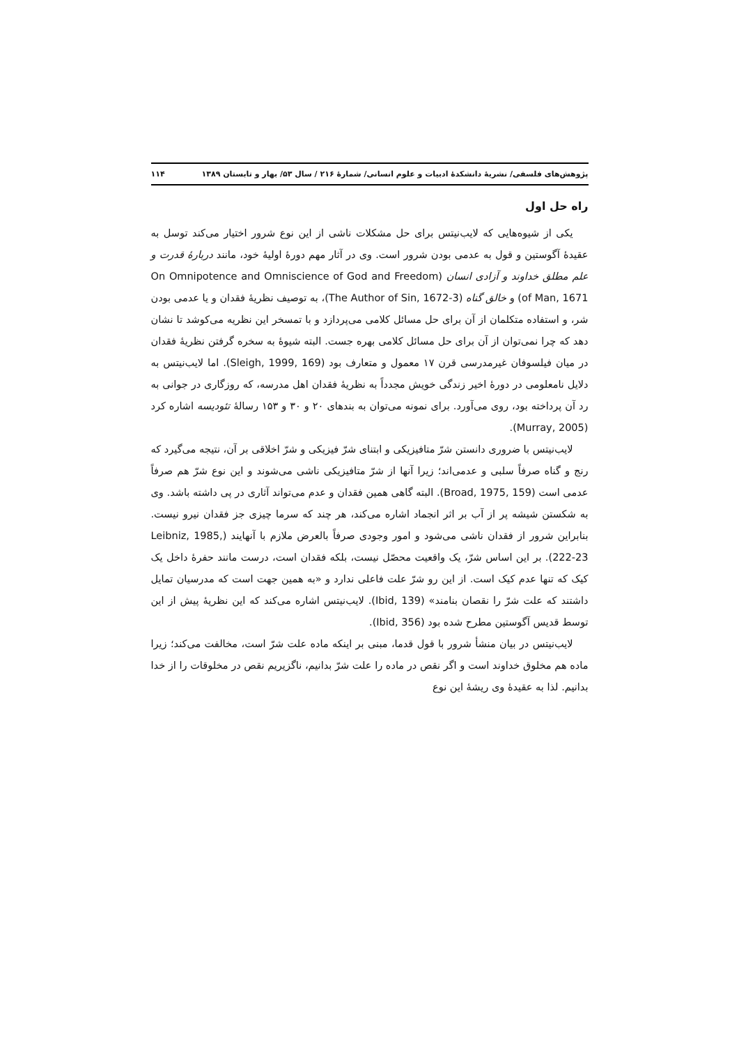پژوهش‌های فلسفی/ نشریهٔ دانشکدهٔ ادبیات و علوم انسانی/ شمارهٔ ۲۱۶ / سال ۵۳/ بهار و تابستان ۱۳۸۹ ۱۱۴
راه حل اول
یکی از شیوه‌هایی که لایب‌نیتس برای حل مشکلات ناشی از این نوع شرور اختیار می‌کند توسل به عقیدهٔ آگوستین و قول به عدمی بودن شرور است. وی در آثار مهم دورهٔ اولیهٔ خود، مانند دربارهٔ قدرت و علم مطلق خداوند و آزادی انسان (On Omnipotence and Omniscience of God and Freedom of Man, 1671) و خالق گناه (The Author of Sin, 1672-3)، به توصیف نظریهٔ فقدان و یا عدمی بودن شر، و استفاده متکلمان از آن برای حل مسائل کلامی می‌پردازد و با تمسخر این نظریه می‌کوشد تا نشان دهد که چرا نمی‌توان از آن برای حل مسائل کلامی بهره جست. البته شیوهٔ به سخره گرفتن نظریهٔ فقدان در میان فیلسوفان غیرمدرسی قرن ۱۷ معمول و متعارف بود (Sleigh, 1999, 169). اما لایب‌نیتس به دلایل نامعلومی در دورهٔ اخیر زندگی خویش مجدداً به نظریهٔ فقدان اهل مدرسه، که روزگاری در جوانی به رد آن پرداخته بود، روی می‌آورد. برای نمونه می‌توان به بندهای ۲۰ و ۳۰ و ۱۵۳ رسالهٔ تئودیسه اشاره کرد (Murray, 2005).
لایب‌نیتس با ضروری دانستن شرّ متافیزیکی و ابتنای شرّ فیزیکی و شرّ اخلاقی بر آن، نتیجه می‌گیرد که رنج و گناه صرفاً سلبی و عدمی‌اند؛ زیرا آنها از شرّ متافیزیکی ناشی می‌شوند و این نوع شرّ هم صرفاً عدمی است (Broad, 1975, 159). البته گاهی همین فقدان و عدم می‌تواند آثاری در پی داشته باشد. وی به شکستن شیشه پر از آب بر اثر انجماد اشاره می‌کند، هر چند که سرما چیزی جز فقدان نیرو نیست. بنابراین شرور از فقدان ناشی می‌شود و امور وجودی صرفاً بالعرض ملازم با آنهایند (Leibniz, 1985, 222-23). بر این اساس شرّ، یک واقعیت محصّل نیست، بلکه فقدان است، درست مانند حفرهٔ داخل یک کیک که تنها عدم کیک است. از این رو شرّ علت فاعلی ندارد و «به همین جهت است که مدرسیان تمایل داشتند که علت شرّ را نقصان بنامند» (Ibid, 139). لایب‌نیتس اشاره می‌کند که این نظریهٔ پیش از این توسط قدیس آگوستین مطرح شده بود (Ibid, 356).
لایب‌نیتس در بیان منشأ شرور با قول قدما، مبنی بر اینکه ماده علت شرّ است، مخالفت می‌کند؛ زیرا ماده هم مخلوق خداوند است و اگر نقص در ماده را علت شرّ بدانیم، ناگزیریم نقص در مخلوقات را از خدا بدانیم. لذا به عقیدهٔ وی ریشهٔ این نوع